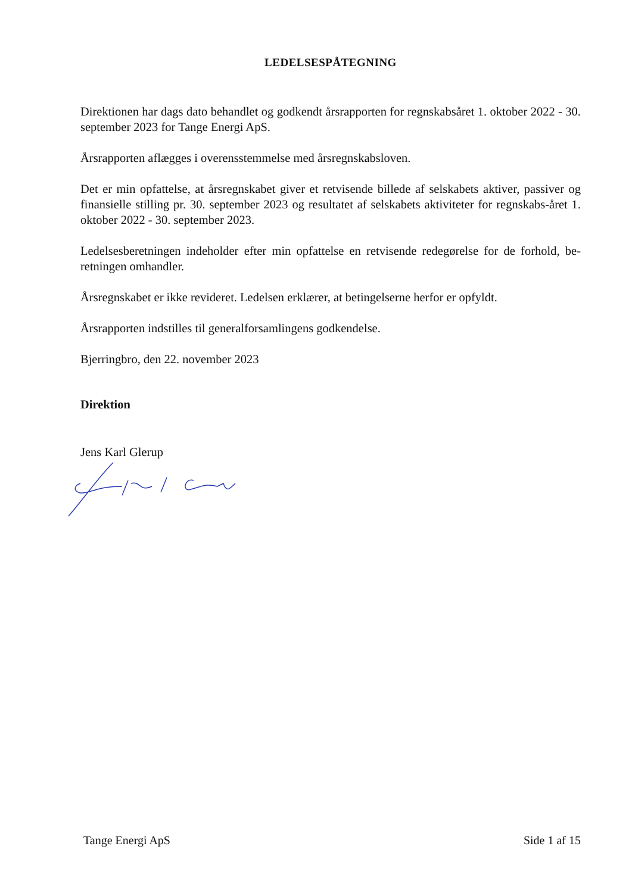LEDELSESPÅTEGNING
Direktionen har dags dato behandlet og godkendt årsrapporten for regnskabsåret 1. oktober 2022 - 30. september 2023 for Tange Energi ApS.
Årsrapporten aflægges i overensstemmelse med årsregnskabsloven.
Det er min opfattelse, at årsregnskabet giver et retvisende billede af selskabets aktiver, passiver og finansielle stilling pr. 30. september 2023 og resultatet af selskabets aktiviteter for regnskabs-året 1. oktober 2022 - 30. september 2023.
Ledelsesberetningen indeholder efter min opfattelse en retvisende redegørelse for de forhold, be-retningen omhandler.
Årsregnskabet er ikke revideret. Ledelsen erklærer, at betingelserne herfor er opfyldt.
Årsrapporten indstilles til generalforsamlingens godkendelse.
Bjerringbro, den 22. november 2023
Direktion
Jens Karl Glerup
Tange Energi ApS Side 1 af 15